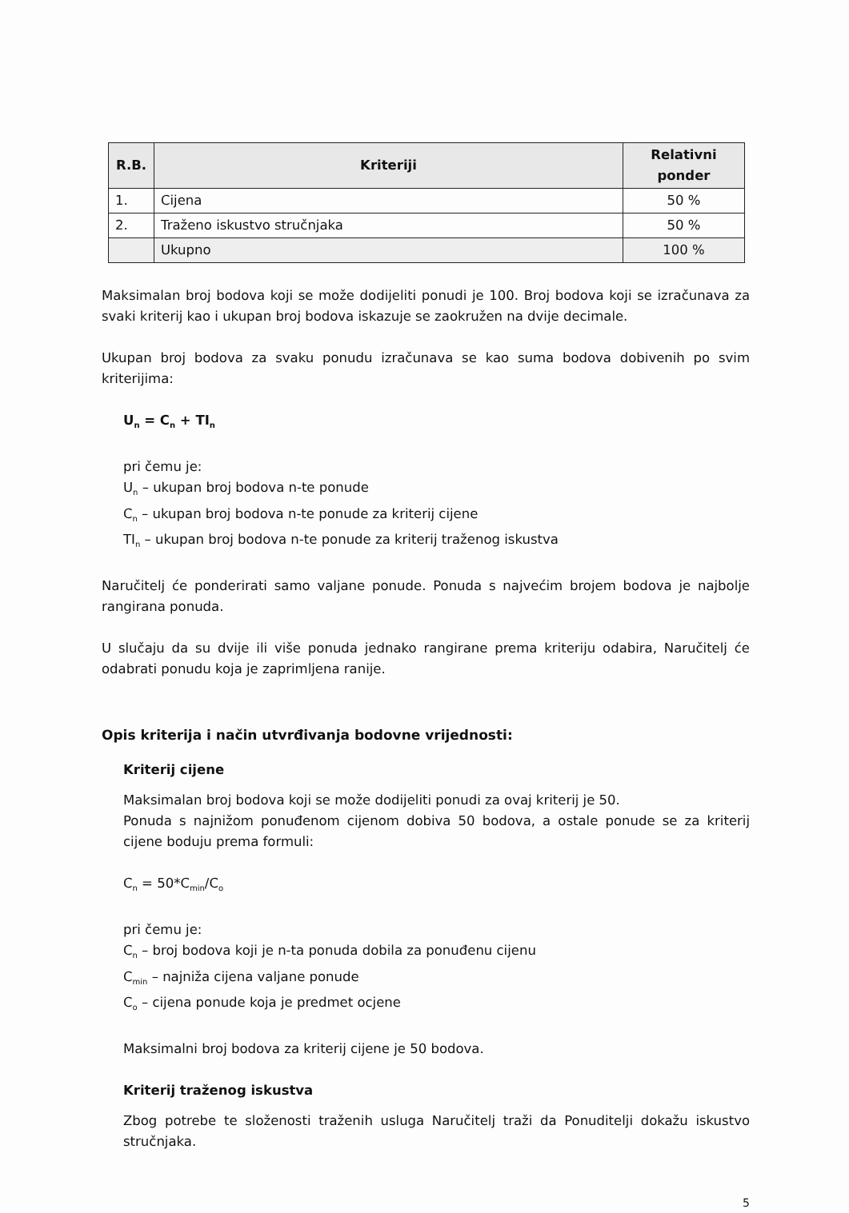| R.B. | Kriteriji | Relativni ponder |
| --- | --- | --- |
| 1. | Cijena | 50 % |
| 2. | Traženo iskustvo stručnjaka | 50 % |
| | Ukupno | 100 % |
Maksimalan broj bodova koji se može dodijeliti ponudi je 100. Broj bodova koji se izračunava za svaki kriterij kao i ukupan broj bodova iskazuje se zaokružen na dvije decimale.
Ukupan broj bodova za svaku ponudu izračunava se kao suma bodova dobivenih po svim kriterijima:
U<sub>n</sub> = C<sub>n</sub> + TI<sub>n</sub>
pri čemu je:
U<sub>n</sub> – ukupan broj bodova n-te ponude
C<sub>n</sub> – ukupan broj bodova n-te ponude za kriterij cijene
TI<sub>n</sub> – ukupan broj bodova n-te ponude za kriterij traženog iskustva
Naručitelj će ponderirati samo valjane ponude. Ponuda s najvećim brojem bodova je najbolje rangirana ponuda.
U slučaju da su dvije ili više ponuda jednako rangirane prema kriteriju odabira, Naručitelj će odabrati ponudu koja je zaprimljena ranije.
Opis kriterija i način utvrđivanja bodovne vrijednosti:
Kriterij cijene
Maksimalan broj bodova koji se može dodijeliti ponudi za ovaj kriterij je 50.
Ponuda s najnižom ponuđenom cijenom dobiva 50 bodova, a ostale ponude se za kriterij cijene boduju prema formuli:
C<sub>n</sub> = 50*C<sub>min</sub>/C<sub>o</sub>
pri čemu je:
C<sub>n</sub> – broj bodova koji je n-ta ponuda dobila za ponuđenu cijenu
C<sub>min</sub> – najniža cijena valjane ponude
C<sub>o</sub> – cijena ponude koja je predmet ocjene
Maksimalni broj bodova za kriterij cijene je 50 bodova.
Kriterij traženog iskustva
Zbog potrebe te složenosti traženih usluga Naručitelj traži da Ponuditelji dokažu iskustvo stručnjaka.
5